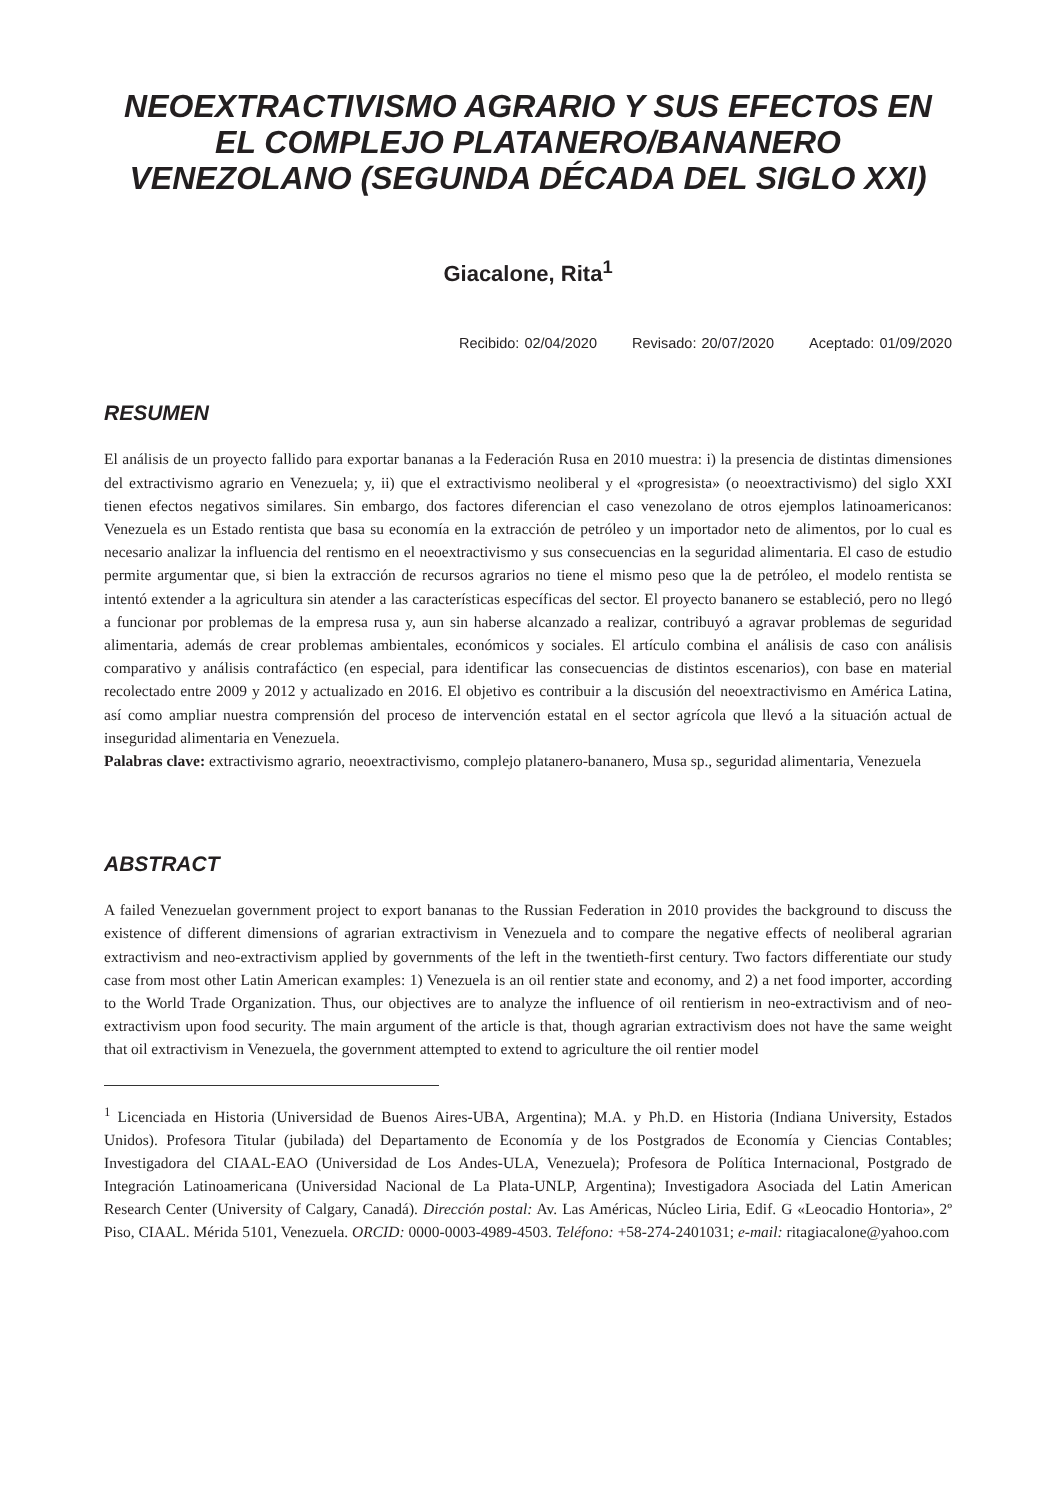NEOEXTRACTIVISMO AGRARIO Y SUS EFECTOS EN EL COMPLEJO PLATANERO/BANANERO VENEZOLANO (SEGUNDA DÉCADA DEL SIGLO XXI)
Giacalone, Rita<sup>1</sup>
Recibido: 02/04/2020 Revisado: 20/07/2020 Aceptado: 01/09/2020
RESUMEN
El análisis de un proyecto fallido para exportar bananas a la Federación Rusa en 2010 muestra: i) la presencia de distintas dimensiones del extractivismo agrario en Venezuela; y, ii) que el extractivismo neoliberal y el «progresista» (o neoextractivismo) del siglo XXI tienen efectos negativos similares. Sin embargo, dos factores diferencian el caso venezolano de otros ejemplos latinoamericanos: Venezuela es un Estado rentista que basa su economía en la extracción de petróleo y un importador neto de alimentos, por lo cual es necesario analizar la influencia del rentismo en el neoextractivismo y sus consecuencias en la seguridad alimentaria. El caso de estudio permite argumentar que, si bien la extracción de recursos agrarios no tiene el mismo peso que la de petróleo, el modelo rentista se intentó extender a la agricultura sin atender a las características específicas del sector. El proyecto bananero se estableció, pero no llegó a funcionar por problemas de la empresa rusa y, aun sin haberse alcanzado a realizar, contribuyó a agravar problemas de seguridad alimentaria, además de crear problemas ambientales, económicos y sociales. El artículo combina el análisis de caso con análisis comparativo y análisis contrafáctico (en especial, para identificar las consecuencias de distintos escenarios), con base en material recolectado entre 2009 y 2012 y actualizado en 2016. El objetivo es contribuir a la discusión del neoextractivismo en América Latina, así como ampliar nuestra comprensión del proceso de intervención estatal en el sector agrícola que llevó a la situación actual de inseguridad alimentaria en Venezuela.
Palabras clave: extractivismo agrario, neoextractivismo, complejo platanero-bananero, Musa sp., seguridad alimentaria, Venezuela
ABSTRACT
A failed Venezuelan government project to export bananas to the Russian Federation in 2010 provides the background to discuss the existence of different dimensions of agrarian extractivism in Venezuela and to compare the negative effects of neoliberal agrarian extractivism and neo-extractivism applied by governments of the left in the twentieth-first century. Two factors differentiate our study case from most other Latin American examples: 1) Venezuela is an oil rentier state and economy, and 2) a net food importer, according to the World Trade Organization. Thus, our objectives are to analyze the influence of oil rentierism in neo-extractivism and of neo-extractivism upon food security. The main argument of the article is that, though agrarian extractivism does not have the same weight that oil extractivism in Venezuela, the government attempted to extend to agriculture the oil rentier model
<sup>1</sup> Licenciada en Historia (Universidad de Buenos Aires-UBA, Argentina); M.A. y Ph.D. en Historia (Indiana University, Estados Unidos). Profesora Titular (jubilada) del Departamento de Economía y de los Postgrados de Economía y Ciencias Contables; Investigadora del CIAAL-EAO (Universidad de Los Andes-ULA, Venezuela); Profesora de Política Internacional, Postgrado de Integración Latinoamericana (Universidad Nacional de La Plata-UNLP, Argentina); Investigadora Asociada del Latin American Research Center (University of Calgary, Canadá). Dirección postal: Av. Las Américas, Núcleo Liria, Edif. G «Leocadio Hontoria», 2º Piso, CIAAL. Mérida 5101, Venezuela. ORCID: 0000-0003-4989-4503. Teléfono: +58-274-2401031; e-mail: ritagiacalone@yahoo.com